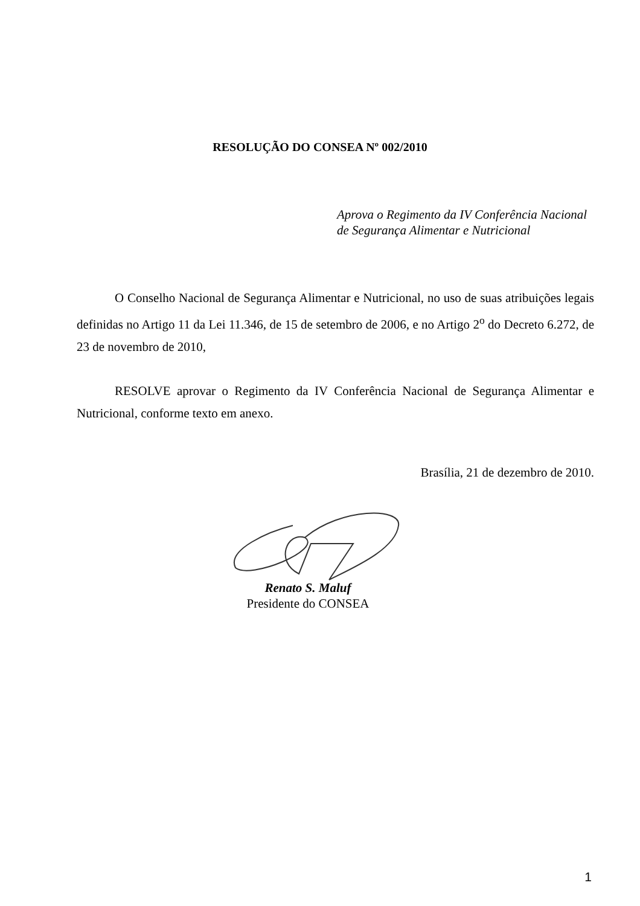RESOLUÇÃO DO CONSEA Nº 002/2010
Aprova o Regimento da IV Conferência Nacional
de Segurança Alimentar e Nutricional
O Conselho Nacional de Segurança Alimentar e Nutricional, no uso de suas atribuições legais definidas no Artigo 11 da Lei 11.346, de 15 de setembro de 2006, e no Artigo 2<sup>o</sup> do Decreto 6.272, de 23 de novembro de 2010,
RESOLVE aprovar o Regimento da IV Conferência Nacional de Segurança Alimentar e Nutricional, conforme texto em anexo.
Brasília, 21 de dezembro de 2010.
Renato S. Maluf
Presidente do CONSEA
1